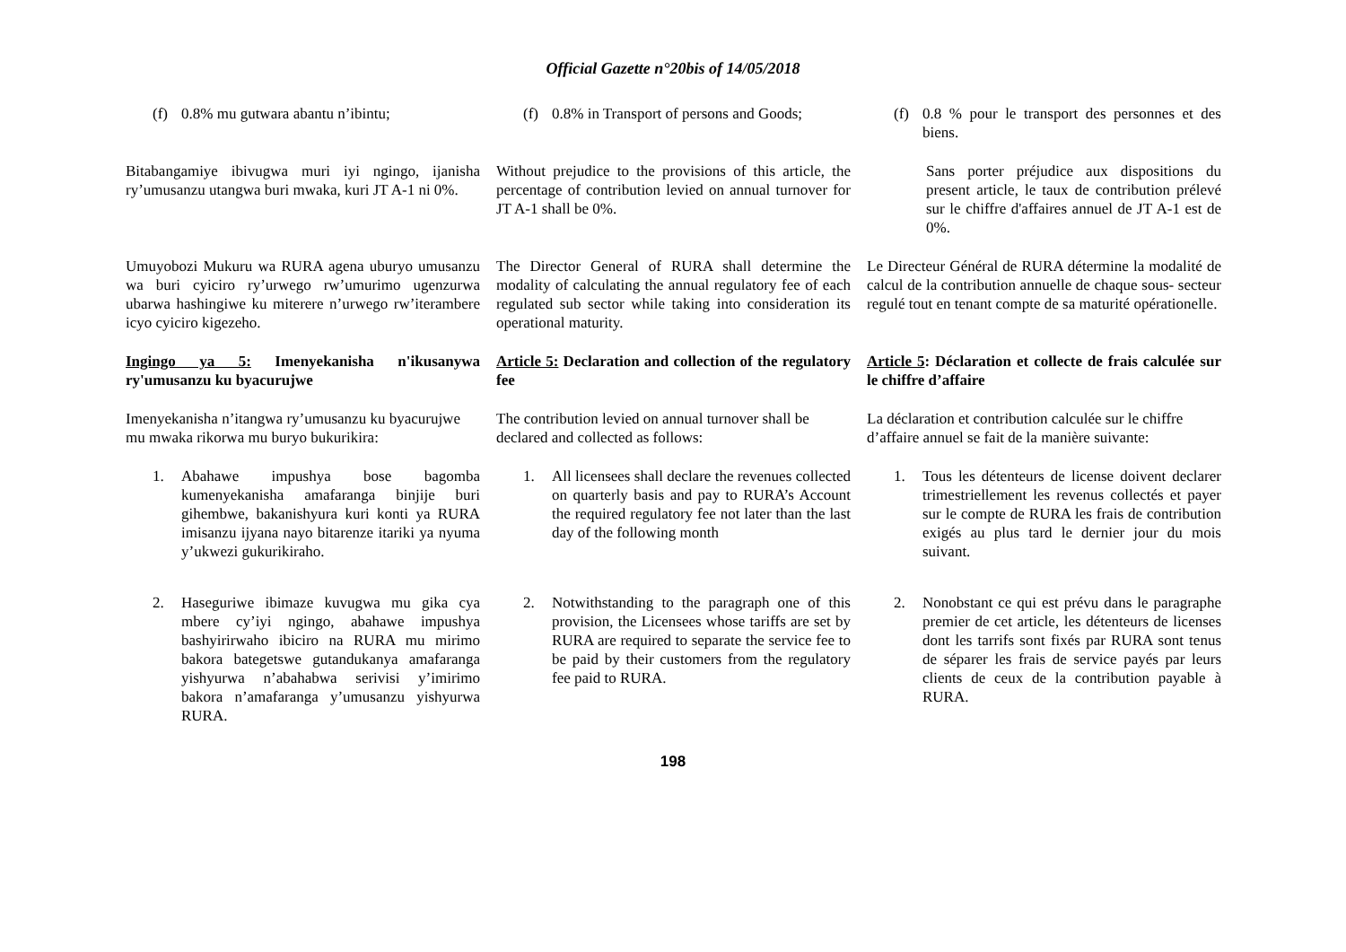Official Gazette n°20bis of 14/05/2018
(f) 0.8% mu gutwara abantu n’ibintu; (f) 0.8% in Transport of persons and Goods;
(f) 0.8 % pour le transport des personnes et des biens.
Bitabangamiye ibivugwa muri iyi ngingo, ijanisha ry’umusanzu utangwa buri mwaka, kuri JT A-1 ni 0%.
Without prejudice to the provisions of this article, the percentage of contribution levied on annual turnover for JT A-1 shall be 0%.
Sans porter préjudice aux dispositions du present article, le taux de contribution prélevé sur le chiffre d'affaires annuel de JT A-1 est de 0%.
Umuyobozi Mukuru wa RURA agena uburyo umusanzu wa buri cyiciro ry’urwego rw’umurimo ugenzurwa ubarwa hashingiwe ku miterere n’urwego rw’iterambere icyo cyiciro kigezeho.
The Director General of RURA shall determine the modality of calculating the annual regulatory fee of each regulated sub sector while taking into consideration its operational maturity.
Le Directeur Général de RURA détermine la modalité de calcul de la contribution annuelle de chaque sous- secteur regulé tout en tenant compte de sa maturité opérationelle.
Ingingo ya 5: Imenyekanisha n'ikusanywa ry'umusanzu ku byacurujwe
Article 5: Declaration and collection of the regulatory fee
Article 5: Déclaration et collecte de frais calculée sur le chiffre d’affaire
Imenyekanisha n’itangwa ry’umusanzu ku byacurujwe mu mwaka rikorwa mu buryo bukurikira:
The contribution levied on annual turnover shall be declared and collected as follows:
La déclaration et contribution calculée sur le chiffre d’affaire annuel se fait de la manière suivante:
1. Abahawe impushya bose bagomba kumenyekanisha amafaranga binjije buri gihembwe, bakanishyura kuri konti ya RURA imisanzu ijyana nayo bitarenze itariki ya nyuma y’ukwezi gukurikiraho.
1. All licensees shall declare the revenues collected on quarterly basis and pay to RURA’s Account the required regulatory fee not later than the last day of the following month
1. Tous les détenteurs de license doivent declarer trimestriellement les revenus collectés et payer sur le compte de RURA les frais de contribution exigés au plus tard le dernier jour du mois suivant.
2. Haseguriwe ibimaze kuvugwa mu gika cya mbere cy’iyi ngingo, abahawe impushya bashyirirwaho ibiciro na RURA mu mirimo bakora bategetswe gutandukanya amafaranga yishyurwa n’abahabwa serivisi y’imirimo bakora n’amafaranga y’umusanzu yishyurwa RURA.
2. Notwithstanding to the paragraph one of this provision, the Licensees whose tariffs are set by RURA are required to separate the service fee to be paid by their customers from the regulatory fee paid to RURA.
2. Nonobstant ce qui est prévu dans le paragraphe premier de cet article, les détenteurs de licenses dont les tarrifs sont fixés par RURA sont tenus de séparer les frais de service payés par leurs clients de ceux de la contribution payable à RURA.
198